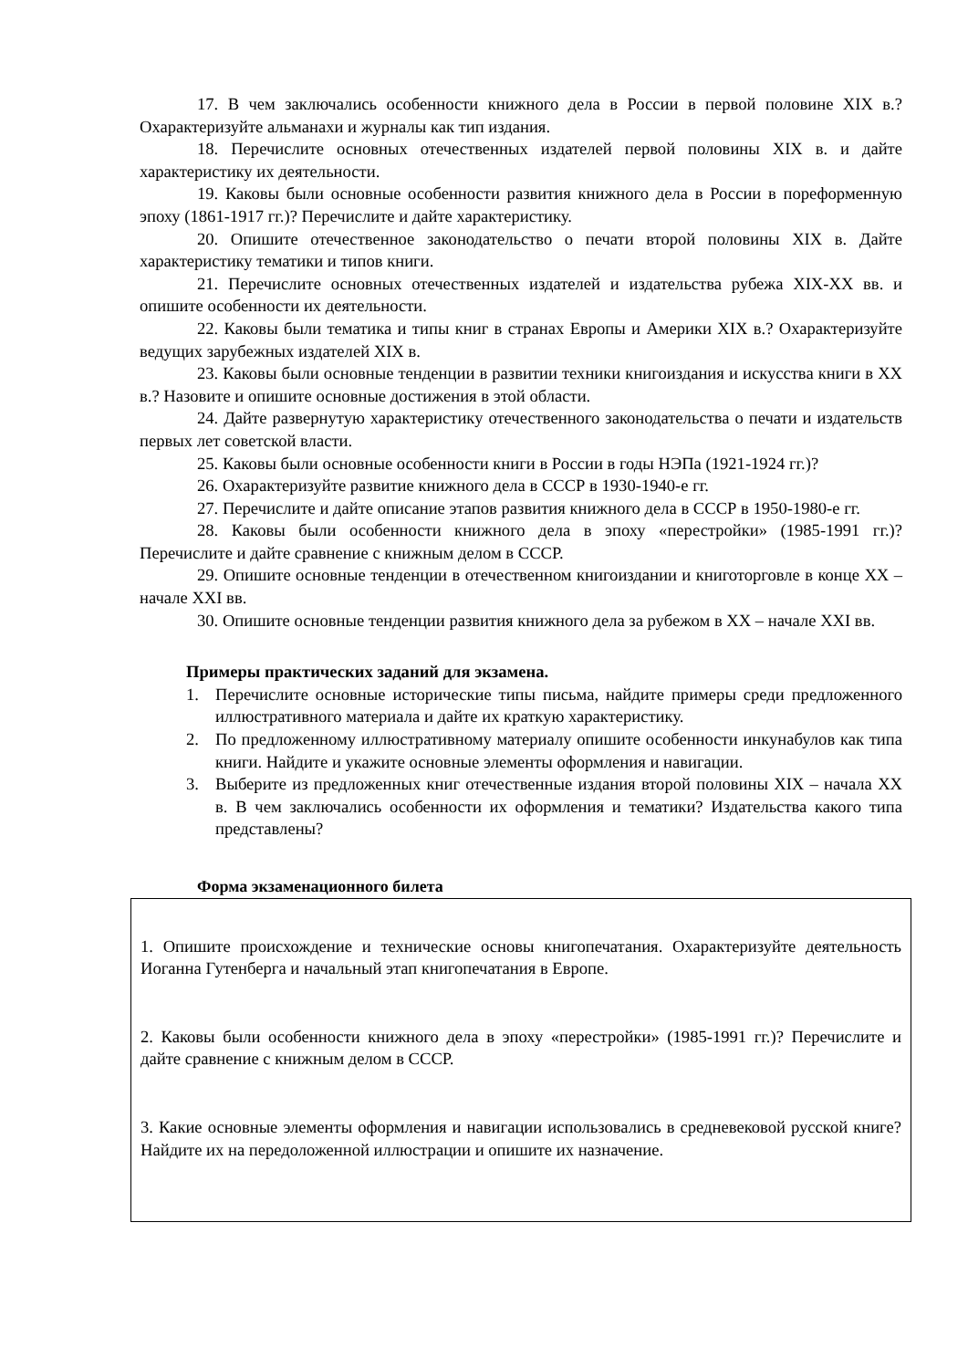17. В чем заключались особенности книжного дела в России в первой половине XIX в.? Охарактеризуйте альманахи и журналы как тип издания.
18. Перечислите основных отечественных издателей первой половины XIX в. и дайте характеристику их деятельности.
19. Каковы были основные особенности развития книжного дела в России в пореформенную эпоху (1861-1917 гг.)? Перечислите и дайте характеристику.
20. Опишите отечественное законодательство о печати второй половины XIX в. Дайте характеристику тематики и типов книги.
21. Перечислите основных отечественных издателей и издательства рубежа XIX-XX вв. и опишите особенности их деятельности.
22. Каковы были тематика и типы книг в странах Европы и Америки XIX в.? Охарактеризуйте ведущих зарубежных издателей XIX в.
23. Каковы были основные тенденции в развитии техники книгоиздания и искусства книги в XX в.? Назовите и опишите основные достижения в этой области.
24. Дайте развернутую характеристику отечественного законодательства о печати и издательств первых лет советской власти.
25. Каковы были основные особенности книги в России в годы НЭПа (1921-1924 гг.)?
26. Охарактеризуйте развитие книжного дела в СССР в 1930-1940-е гг.
27. Перечислите и дайте описание этапов развития книжного дела в СССР в 1950-1980-е гг.
28. Каковы были особенности книжного дела в эпоху «перестройки» (1985-1991 гг.)? Перечислите и дайте сравнение с книжным делом в СССР.
29. Опишите основные тенденции в отечественном книгоиздании и книготорговле в конце XX – начале XXI вв.
30. Опишите основные тенденции развития книжного дела за рубежом в XX – начале XXI вв.
Примеры практических заданий для экзамена.
1. Перечислите основные исторические типы письма, найдите примеры среди предложенного иллюстративного материала и дайте их краткую характеристику.
2. По предложенному иллюстративному материалу опишите особенности инкунабулов как типа книги. Найдите и укажите основные элементы оформления и навигации.
3. Выберите из предложенных книг отечественные издания второй половины XIX – начала XX в. В чем заключались особенности их оформления и тематики? Издательства какого типа представлены?
Форма экзаменационного билета
1. Опишите происхождение и технические основы книгопечатания. Охарактеризуйте деятельность Иоганна Гутенберга и начальный этап книгопечатания в Европе.
2. Каковы были особенности книжного дела в эпоху «перестройки» (1985-1991 гг.)? Перечислите и дайте сравнение с книжным делом в СССР.
3. Какие основные элементы оформления и навигации использовались в средневековой русской книге? Найдите их на передоложенной иллюстрации и опишите их назначение.